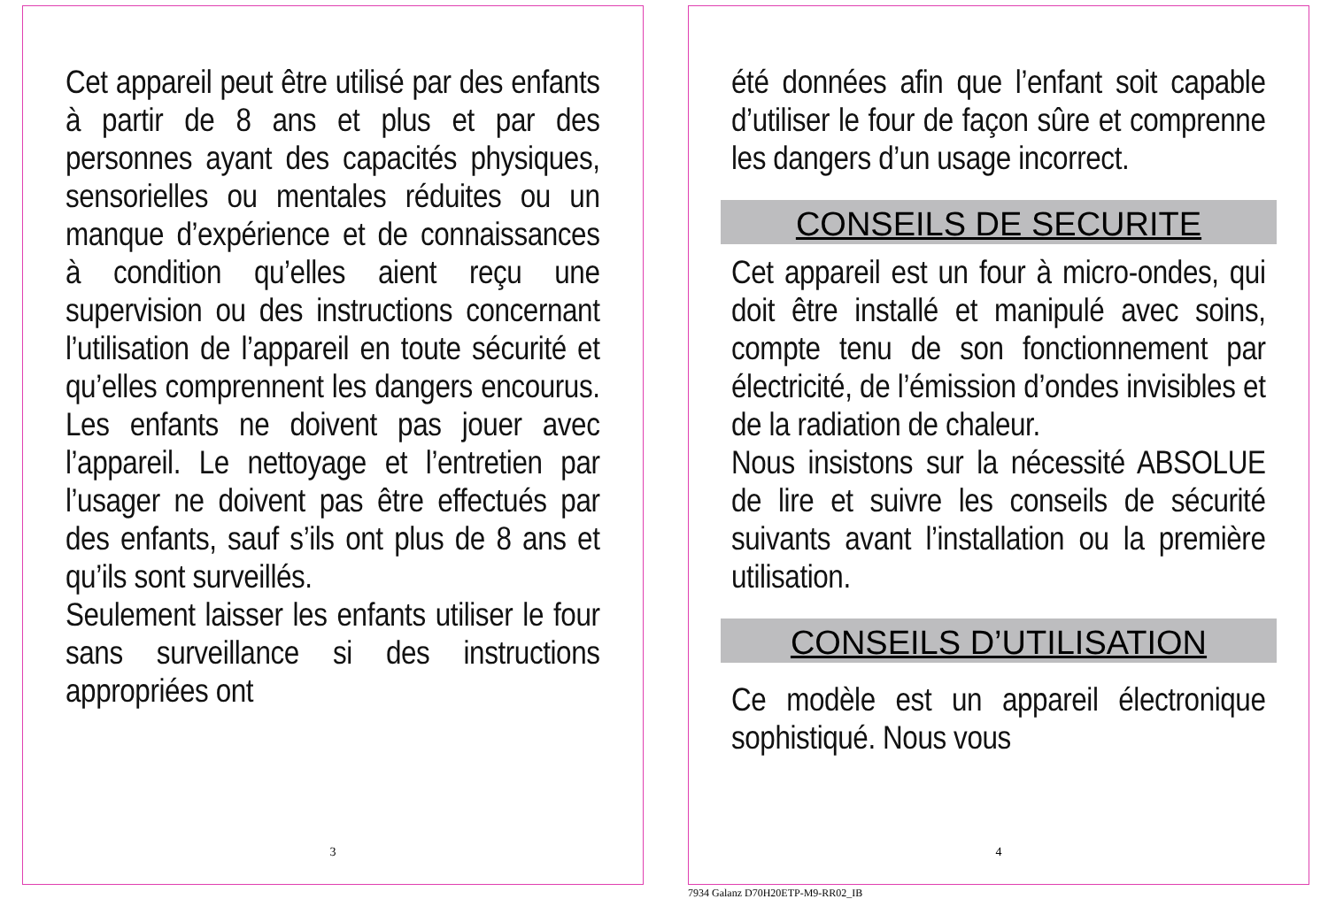Cet appareil peut être utilisé par des enfants à partir de 8 ans et plus et par des personnes ayant des capacités physiques, sensorielles ou mentales réduites ou un manque d’expérience et de connaissances à condition qu’elles aient reçu une supervision ou des instructions concernant l’utilisation de l’appareil en toute sécurité et qu’elles comprennent les dangers encourus. Les enfants ne doivent pas jouer avec l’appareil. Le nettoyage et l’entretien par l’usager ne doivent pas être effectués par des enfants, sauf s’ils ont plus de 8 ans et qu’ils sont surveillés.
Seulement laisser les enfants utiliser le four sans surveillance si des instructions appropriées ont
3
été données afin que l’enfant soit capable d’utiliser le four de façon sûre et comprenne les dangers d’un usage incorrect.
CONSEILS DE SECURITE
Cet appareil est un four à micro-ondes, qui doit être installé et manipulé avec soins, compte tenu de son fonctionnement par électricité, de l’émission d’ondes invisibles et de la radiation de chaleur.
Nous insistons sur la nécessité ABSOLUE de lire et suivre les conseils de sécurité suivants avant l’installation ou la première utilisation.
CONSEILS D’UTILISATION
Ce modèle est un appareil électronique sophistiqué. Nous vous
4
7934 Galanz D70H20ETP-M9-RR02_IB